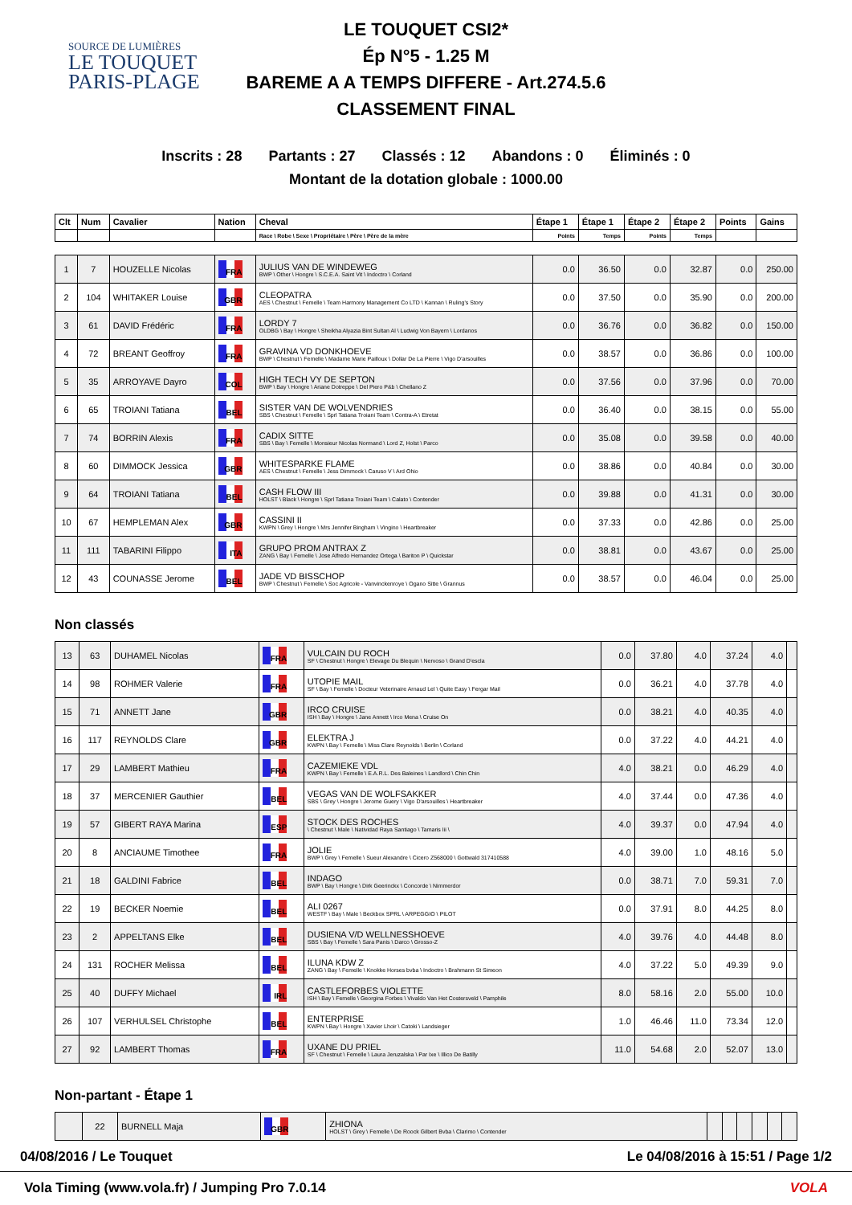SOURCE DE LUMIÈRES
LE TOUQUET
PARIS-PLAGE
LE TOUQUET CSI2*
Ép N°5 - 1.25 M
BAREME A A TEMPS DIFFERE - Art.274.5.6
CLASSEMENT FINAL
Inscrits : 28 Partants : 27 Classés : 12 Abandons : 0 Éliminés : 0
Montant de la dotation globale : 1000.00
| Clt | Num | Cavalier | Nation | Cheval | Étape 1 | Étape 1 | Étape 2 | Étape 2 | Points | Gains |
| --- | --- | --- | --- | --- | --- | --- | --- | --- | --- | --- |
| | | | | Race \ Robe \ Sexe \ Propriétaire \ Père \ Père de la mère | Points | Temps | Points | Temps | | |
| 1 | 7 | HOUZELLE Nicolas | FRA | JULIUS VAN DE WINDEWEG BWP \ Other \ Hongre \ S.C.E.A. Saint Vit \ Indoctro \ Corland | 0.0 | 36.50 | 0.0 | 32.87 | 0.0 | 250.00 |
| 2 | 104 | WHITAKER Louise | GBR | CLEOPATRA AES \ Chestnut \ Femelle \ Team Harmony Management Co LTD \ Kannan \ Ruling's Story | 0.0 | 37.50 | 0.0 | 35.90 | 0.0 | 200.00 |
| 3 | 61 | DAVID Frédéric | FRA | LORDY 7 OLDBG \ Bay \ Hongre \ Sheikha Alyazia Bint Sultan Al \ Ludwig Von Bayern \ Lordanos | 0.0 | 36.76 | 0.0 | 36.82 | 0.0 | 150.00 |
| 4 | 72 | BREANT Geoffroy | FRA | GRAVINA VD DONKHOEVE BWP \ Chestnut \ Femelle \ Madame Marie Pailloux \ Dollar De La Pierre \ Vigo D'arsouilles | 0.0 | 38.57 | 0.0 | 36.86 | 0.0 | 100.00 |
| 5 | 35 | ARROYAVE Dayro | COL | HIGH TECH VY DE SEPTON BWP \ Bay \ Hongre \ Ariane Dotreppe \ Del Piero P&b \ Chellano Z | 0.0 | 37.56 | 0.0 | 37.96 | 0.0 | 70.00 |
| 6 | 65 | TROIANI Tatiana | BEL | SISTER VAN DE WOLVENDRIES SBS \ Chestnut \ Femelle \ Sprl Tatiana Troiani Team \ Contra-A \ Etretat | 0.0 | 36.40 | 0.0 | 38.15 | 0.0 | 55.00 |
| 7 | 74 | BORRIN Alexis | FRA | CADIX SITTE SBS \ Bay \ Femelle \ Monsieur Nicolas Normand \ Lord Z, Holst \ Parco | 0.0 | 35.08 | 0.0 | 39.58 | 0.0 | 40.00 |
| 8 | 60 | DIMMOCK Jessica | GBR | WHITESPARKE FLAME AES \ Chestnut \ Femelle \ Jess Dimmock \ Caruso V \ Ard Ohio | 0.0 | 38.86 | 0.0 | 40.84 | 0.0 | 30.00 |
| 9 | 64 | TROIANI Tatiana | BEL | CASH FLOW III HOLST \ Black \ Hongre \ Sprl Tatiana Troiani Team \ Calato \ Contender | 0.0 | 39.88 | 0.0 | 41.31 | 0.0 | 30.00 |
| 10 | 67 | HEMPLEMAN Alex | GBR | CASSINI II KWPN \ Grey \ Hongre \ Mrs Jennifer Bingham \ Vingino \ Heartbreaker | 0.0 | 37.33 | 0.0 | 42.86 | 0.0 | 25.00 |
| 11 | 111 | TABARINI Filippo | ITA | GRUPO PROM ANTRAX Z ZANG \ Bay \ Femelle \ Jose Alfredo Hernandez Ortega \ Bariton P \ Quickstar | 0.0 | 38.81 | 0.0 | 43.67 | 0.0 | 25.00 |
| 12 | 43 | COUNASSE Jerome | BEL | JADE VD BISSCHOP BWP \ Chestnut \ Femelle \ Soc Agricole - Vanvinckenroye \ Ogano Sitte \ Grannus | 0.0 | 38.57 | 0.0 | 46.04 | 0.0 | 25.00 |
Non classés
| 13 | 63 | DUHAMEL Nicolas | FRA | VULCAIN DU ROCH SF \ Chestnut \ Hongre \ Elevage Du Blequin \ Nervoso \ Grand D'escla | 0.0 | 37.80 | 4.0 | 37.24 | 4.0 | |
| 14 | 98 | ROHMER Valerie | FRA | UTOPIE MAIL SF \ Bay \ Femelle \ Docteur Veterinaire Arnaud Lel \ Quite Easy \ Fergar Mail | 0.0 | 36.21 | 4.0 | 37.78 | 4.0 | |
| 15 | 71 | ANNETT Jane | GBR | IRCO CRUISE ISH \ Bay \ Hongre \ Jane Annett \ Irco Mena \ Cruise On | 0.0 | 38.21 | 4.0 | 40.35 | 4.0 | |
| 16 | 117 | REYNOLDS Clare | GBR | ELEKTRA J KWPN \ Bay \ Femelle \ Miss Clare Reynolds \ Berlin \ Corland | 0.0 | 37.22 | 4.0 | 44.21 | 4.0 | |
| 17 | 29 | LAMBERT Mathieu | FRA | CAZEMIEKE VDL KWPN \ Bay \ Femelle \ E.A.R.L. Des Baleines \ Landlord \ Chin Chin | 4.0 | 38.21 | 0.0 | 46.29 | 4.0 | |
| 18 | 37 | MERCENIER Gauthier | BEL | VEGAS VAN DE WOLFSAKKER SBS \ Grey \ Hongre \ Jerome Guery \ Vigo D'arsouilles \ Heartbreaker | 4.0 | 37.44 | 0.0 | 47.36 | 4.0 | |
| 19 | 57 | GIBERT RAYA Marina | ESP | STOCK DES ROCHES \ Chestnut \ Male \ Natividad Raya Santiago \ Tamaris Iii \ | 4.0 | 39.37 | 0.0 | 47.94 | 4.0 | |
| 20 | 8 | ANCIAUME Timothee | FRA | JOLIE BWP \ Grey \ Femelle \ Sueur Alexandre \ Cicero Z568000 \ Gottwald 317410588 | 4.0 | 39.00 | 1.0 | 48.16 | 5.0 | |
| 21 | 18 | GALDINI Fabrice | BEL | INDAGO BWP \ Bay \ Hongre \ Dirk Geerinckx \ Concorde \ Nimmerdor | 0.0 | 38.71 | 7.0 | 59.31 | 7.0 | |
| 22 | 19 | BECKER Noemie | BEL | ALI 0267 WESTF \ Bay \ Male \ Beckbox SPRL \ ARPEGGIO \ PILOT | 0.0 | 37.91 | 8.0 | 44.25 | 8.0 | |
| 23 | 2 | APPELTANS Elke | BEL | DUSIENA V/D WELLNESSHOEVE SBS \ Bay \ Femelle \ Sara Panis \ Darco \ Grosso-Z | 4.0 | 39.76 | 4.0 | 44.48 | 8.0 | |
| 24 | 131 | ROCHER Melissa | BEL | ILUNA KDW Z ZANG \ Bay \ Femelle \ Knokke Horses bvba \ Indoctro \ Brahmann St Simeon | 4.0 | 37.22 | 5.0 | 49.39 | 9.0 | |
| 25 | 40 | DUFFY Michael | IRL | CASTLEFORBES VIOLETTE ISH \ Bay \ Femelle \ Georgina Forbes \ Vivaldo Van Het Costersveld \ Pamphile | 8.0 | 58.16 | 2.0 | 55.00 | 10.0 | |
| 26 | 107 | VERHULSEL Christophe | BEL | ENTERPRISE KWPN \ Bay \ Hongre \ Xavier Lhoir \ Catoki \ Landsieger | 1.0 | 46.46 | 11.0 | 73.34 | 12.0 | |
| 27 | 92 | LAMBERT Thomas | FRA | UXANE DU PRIEL SF \ Chestnut \ Femelle \ Laura Jeruzalska \ Par Ixe \ Illico De Batilly | 11.0 | 54.68 | 2.0 | 52.07 | 13.0 | |
Non-partant - Étape 1
| | 22 | BURNELL Maja | GBR | ZHIONA HOLST \ Grey \ Femelle \ De Roock Gilbert Bvba \ Clarimo \ Contender | | | | | | |
04/08/2016 / Le Touquet Le 04/08/2016 à 15:51 / Page 1/2
Vola Timing (www.vola.fr) / Jumping Pro 7.0.14 VOLA